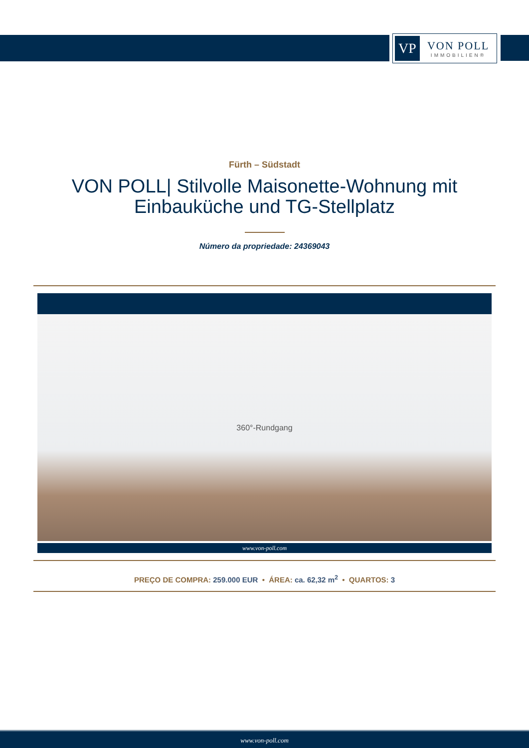VP
VON POLL
IMMOBILIEN®
Fürth – Südstadt
VON POLL| Stilvolle Maisonette-Wohnung mit Einbauküche und TG-Stellplatz
Número da propriedade: 24369043
360°-Rundgang
www.von-poll.com
PREÇO DE COMPRA: 259.000 EUR • ÁREA: ca. 62,32 m<sup>2</sup> • QUARTOS: 3
www.von-poll.com